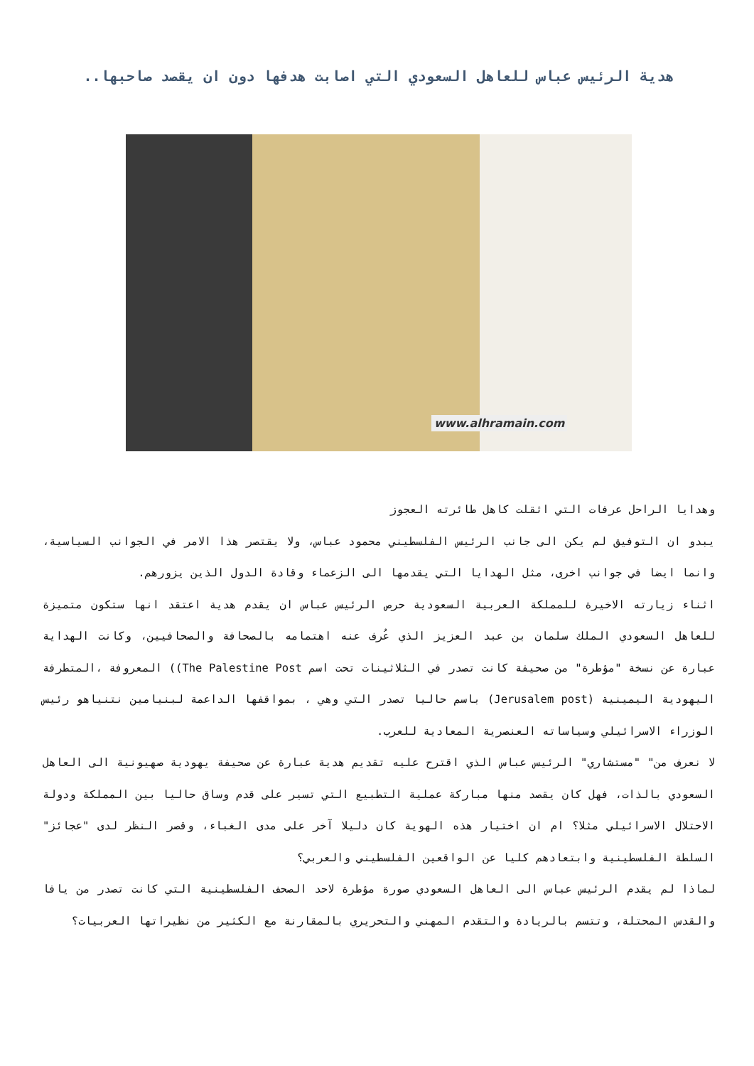هدية الرئيس عباس للعاهل السعودي التي اصابت هدفها دون ان يقصد صاحبها..
www.alhramain.com
وهدايا الراحل عرفات التي اثقلت كاهل طائرته العجوز
يبدو ان التوفيق لم يكن الى جانب الرئيس الفلسطيني محمود عباس، ولا يقتصر هذا الامر في الجوانب السياسية، وانما ايضا في جوانب اخرى، مثل الهدايا التي يقدمها الى الزعماء وقادة الدول الذين يزورهم.
اثناء زيارته الاخيرة للمملكة العربية السعودية حرص الرئيس عباس ان يقدم هدية اعتقد انها ستكون متميزة للعاهل السعودي الملك سلمان بن عبد العزيز الذي عُرف عنه اهتمامه بالصحافة والصحافيين، وكانت الهداية عبارة عن نسخة "مؤطرة" من صحيفة كانت تصدر في الثلاثينات تحت اسم The Palestine Post)) المعروفة ،المتطرفة اليهودية اليمينية (Jerusalem post) باسم حاليا تصدر التي وهي ، بمواقفها الداعمة لبنيامين نتنياهو رئيس الوزراء الاسرائيلي وسياساته العنصرية المعادية للعرب.
لا نعرف من" "مستشاري" الرئيس عباس الذي اقترح عليه تقديم هدية عبارة عن صحيفة يهودية صهيونية الى العاهل السعودي بالذات، فهل كان يقصد منها مباركة عملية التطبيع التي تسير على قدم وساق حاليا بين المملكة ودولة الاحتلال الاسرائيلي مثلا؟ ام ان اختيار هذه الهوية كان دليلا آخر على مدى الغباء، وقصر النظر لدى "عجائز" السلطة الفلسطينية وابتعادهم كليا عن الواقعين الفلسطيني والعربي؟
لماذا لم يقدم الرئيس عباس الى العاهل السعودي صورة مؤطرة لاحد الصحف الفلسطينية التي كانت تصدر من يافا والقدس المحتلة، وتتسم بالريادة والتقدم المهني والتحريري بالمقارنة مع الكثير من نظيراتها العربيات؟